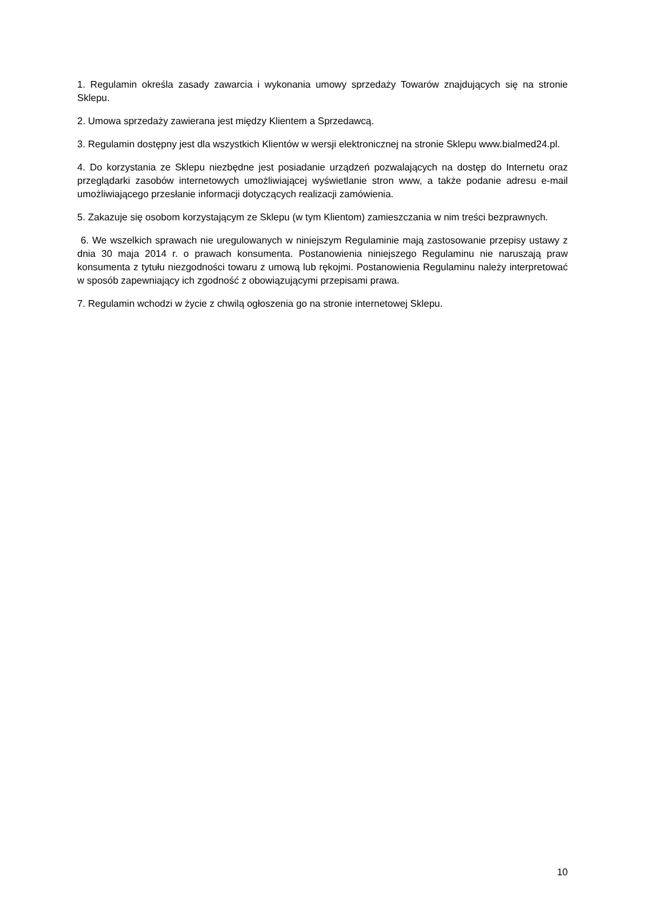1. Regulamin określa zasady zawarcia i wykonania umowy sprzedaży Towarów znajdujących się na stronie Sklepu.
2. Umowa sprzedaży zawierana jest między Klientem a Sprzedawcą.
3. Regulamin dostępny jest dla wszystkich Klientów w wersji elektronicznej na stronie Sklepu www.bialmed24.pl.
4. Do korzystania ze Sklepu niezbędne jest posiadanie urządzeń pozwalających na dostęp do Internetu oraz przeglądarki zasobów internetowych umożliwiającej wyświetlanie stron www, a także podanie adresu e-mail umożliwiającego przesłanie informacji dotyczących realizacji zamówienia.
5. Zakazuje się osobom korzystającym ze Sklepu (w tym Klientom) zamieszczania w nim treści bezprawnych.
6. We wszelkich sprawach nie uregulowanych w niniejszym Regulaminie mają zastosowanie przepisy ustawy z dnia 30 maja 2014 r. o prawach konsumenta. Postanowienia niniejszego Regulaminu nie naruszają praw konsumenta z tytułu niezgodności towaru z umową lub rękojmi. Postanowienia Regulaminu należy interpretować w sposób zapewniający ich zgodność z obowiązującymi przepisami prawa.
7. Regulamin wchodzi w życie z chwilą ogłoszenia go na stronie internetowej Sklepu.
10